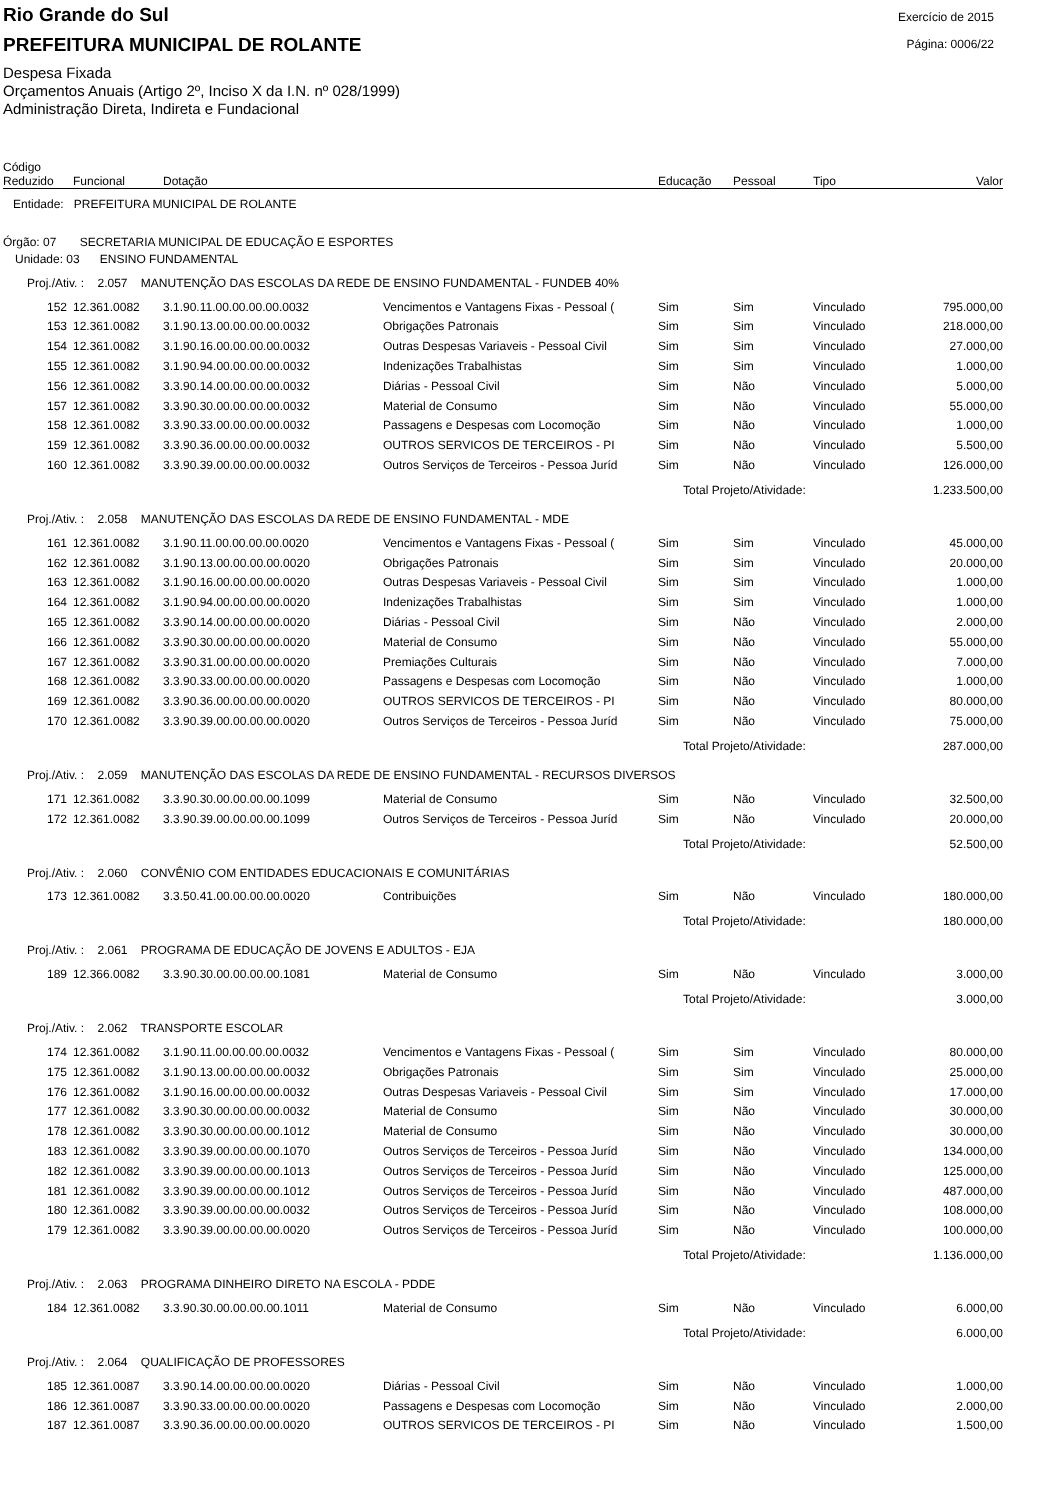Rio Grande do Sul
PREFEITURA MUNICIPAL DE ROLANTE
Exercício de 2015
Página: 0006/22
Despesa Fixada
Orçamentos Anuais (Artigo 2º, Inciso X da I.N. nº 028/1999)
Administração Direta, Indireta e Fundacional
| Código Reduzido | Funcional | Dotação | | Educação | Pessoal | Tipo | Valor |
| --- | --- | --- | --- | --- | --- | --- | --- |
| Entidade: PREFEITURA MUNICIPAL DE ROLANTE | | | | | | | |
| Órgão: 07 SECRETARIA MUNICIPAL DE EDUCAÇÃO E ESPORTES | | | | | | | |
| Unidade: 03 ENSINO FUNDAMENTAL | | | | | | | |
| Proj./Ativ. : 2.057 MANUTENÇÃO DAS ESCOLAS DA REDE DE ENSINO FUNDAMENTAL - FUNDEB 40% | | | | | | | |
| 152 | 12.361.0082 | 3.1.90.11.00.00.00.00.0032 | Vencimentos e Vantagens Fixas - Pessoal ( | Sim | Sim | Vinculado | 795.000,00 |
| 153 | 12.361.0082 | 3.1.90.13.00.00.00.00.0032 | Obrigações Patronais | Sim | Sim | Vinculado | 218.000,00 |
| 154 | 12.361.0082 | 3.1.90.16.00.00.00.00.0032 | Outras Despesas Variaveis - Pessoal Civil | Sim | Sim | Vinculado | 27.000,00 |
| 155 | 12.361.0082 | 3.1.90.94.00.00.00.00.0032 | Indenizações Trabalhistas | Sim | Sim | Vinculado | 1.000,00 |
| 156 | 12.361.0082 | 3.3.90.14.00.00.00.00.0032 | Diárias - Pessoal Civil | Sim | Não | Vinculado | 5.000,00 |
| 157 | 12.361.0082 | 3.3.90.30.00.00.00.00.0032 | Material de Consumo | Sim | Não | Vinculado | 55.000,00 |
| 158 | 12.361.0082 | 3.3.90.33.00.00.00.00.0032 | Passagens e Despesas com Locomoção | Sim | Não | Vinculado | 1.000,00 |
| 159 | 12.361.0082 | 3.3.90.36.00.00.00.00.0032 | OUTROS SERVICOS DE TERCEIROS - PI | Sim | Não | Vinculado | 5.500,00 |
| 160 | 12.361.0082 | 3.3.90.39.00.00.00.00.0032 | Outros Serviços de Terceiros - Pessoa Juríd | Sim | Não | Vinculado | 126.000,00 |
| | | | | Total Projeto/Atividade: | | | 1.233.500,00 |
| Proj./Ativ. : 2.058 MANUTENÇÃO DAS ESCOLAS DA REDE DE ENSINO FUNDAMENTAL - MDE | | | | | | | |
| 161 | 12.361.0082 | 3.1.90.11.00.00.00.00.0020 | Vencimentos e Vantagens Fixas - Pessoal ( | Sim | Sim | Vinculado | 45.000,00 |
| 162 | 12.361.0082 | 3.1.90.13.00.00.00.00.0020 | Obrigações Patronais | Sim | Sim | Vinculado | 20.000,00 |
| 163 | 12.361.0082 | 3.1.90.16.00.00.00.00.0020 | Outras Despesas Variaveis - Pessoal Civil | Sim | Sim | Vinculado | 1.000,00 |
| 164 | 12.361.0082 | 3.1.90.94.00.00.00.00.0020 | Indenizações Trabalhistas | Sim | Sim | Vinculado | 1.000,00 |
| 165 | 12.361.0082 | 3.3.90.14.00.00.00.00.0020 | Diárias - Pessoal Civil | Sim | Não | Vinculado | 2.000,00 |
| 166 | 12.361.0082 | 3.3.90.30.00.00.00.00.0020 | Material de Consumo | Sim | Não | Vinculado | 55.000,00 |
| 167 | 12.361.0082 | 3.3.90.31.00.00.00.00.0020 | Premiações Culturais | Sim | Não | Vinculado | 7.000,00 |
| 168 | 12.361.0082 | 3.3.90.33.00.00.00.00.0020 | Passagens e Despesas com Locomoção | Sim | Não | Vinculado | 1.000,00 |
| 169 | 12.361.0082 | 3.3.90.36.00.00.00.00.0020 | OUTROS SERVICOS DE TERCEIROS - PI | Sim | Não | Vinculado | 80.000,00 |
| 170 | 12.361.0082 | 3.3.90.39.00.00.00.00.0020 | Outros Serviços de Terceiros - Pessoa Juríd | Sim | Não | Vinculado | 75.000,00 |
| | | | | Total Projeto/Atividade: | | | 287.000,00 |
| Proj./Ativ. : 2.059 MANUTENÇÃO DAS ESCOLAS DA REDE DE ENSINO FUNDAMENTAL - RECURSOS DIVERSOS | | | | | | | |
| 171 | 12.361.0082 | 3.3.90.30.00.00.00.00.1099 | Material de Consumo | Sim | Não | Vinculado | 32.500,00 |
| 172 | 12.361.0082 | 3.3.90.39.00.00.00.00.1099 | Outros Serviços de Terceiros - Pessoa Juríd | Sim | Não | Vinculado | 20.000,00 |
| | | | | Total Projeto/Atividade: | | | 52.500,00 |
| Proj./Ativ. : 2.060 CONVÊNIO COM ENTIDADES EDUCACIONAIS E COMUNITÁRIAS | | | | | | | |
| 173 | 12.361.0082 | 3.3.50.41.00.00.00.00.0020 | Contribuições | Sim | Não | Vinculado | 180.000,00 |
| | | | | Total Projeto/Atividade: | | | 180.000,00 |
| Proj./Ativ. : 2.061 PROGRAMA DE EDUCAÇÃO DE JOVENS E ADULTOS - EJA | | | | | | | |
| 189 | 12.366.0082 | 3.3.90.30.00.00.00.00.1081 | Material de Consumo | Sim | Não | Vinculado | 3.000,00 |
| | | | | Total Projeto/Atividade: | | | 3.000,00 |
| Proj./Ativ. : 2.062 TRANSPORTE ESCOLAR | | | | | | | |
| 174 | 12.361.0082 | 3.1.90.11.00.00.00.00.0032 | Vencimentos e Vantagens Fixas - Pessoal ( | Sim | Sim | Vinculado | 80.000,00 |
| 175 | 12.361.0082 | 3.1.90.13.00.00.00.00.0032 | Obrigações Patronais | Sim | Sim | Vinculado | 25.000,00 |
| 176 | 12.361.0082 | 3.1.90.16.00.00.00.00.0032 | Outras Despesas Variaveis - Pessoal Civil | Sim | Sim | Vinculado | 17.000,00 |
| 177 | 12.361.0082 | 3.3.90.30.00.00.00.00.0032 | Material de Consumo | Sim | Não | Vinculado | 30.000,00 |
| 178 | 12.361.0082 | 3.3.90.30.00.00.00.00.1012 | Material de Consumo | Sim | Não | Vinculado | 30.000,00 |
| 183 | 12.361.0082 | 3.3.90.39.00.00.00.00.1070 | Outros Serviços de Terceiros - Pessoa Juríd | Sim | Não | Vinculado | 134.000,00 |
| 182 | 12.361.0082 | 3.3.90.39.00.00.00.00.1013 | Outros Serviços de Terceiros - Pessoa Juríd | Sim | Não | Vinculado | 125.000,00 |
| 181 | 12.361.0082 | 3.3.90.39.00.00.00.00.1012 | Outros Serviços de Terceiros - Pessoa Juríd | Sim | Não | Vinculado | 487.000,00 |
| 180 | 12.361.0082 | 3.3.90.39.00.00.00.00.0032 | Outros Serviços de Terceiros - Pessoa Juríd | Sim | Não | Vinculado | 108.000,00 |
| 179 | 12.361.0082 | 3.3.90.39.00.00.00.00.0020 | Outros Serviços de Terceiros - Pessoa Juríd | Sim | Não | Vinculado | 100.000,00 |
| | | | | Total Projeto/Atividade: | | | 1.136.000,00 |
| Proj./Ativ. : 2.063 PROGRAMA DINHEIRO DIRETO NA ESCOLA - PDDE | | | | | | | |
| 184 | 12.361.0082 | 3.3.90.30.00.00.00.00.1011 | Material de Consumo | Sim | Não | Vinculado | 6.000,00 |
| | | | | Total Projeto/Atividade: | | | 6.000,00 |
| Proj./Ativ. : 2.064 QUALIFICAÇÃO DE PROFESSORES | | | | | | | |
| 185 | 12.361.0087 | 3.3.90.14.00.00.00.00.0020 | Diárias - Pessoal Civil | Sim | Não | Vinculado | 1.000,00 |
| 186 | 12.361.0087 | 3.3.90.33.00.00.00.00.0020 | Passagens e Despesas com Locomoção | Sim | Não | Vinculado | 2.000,00 |
| 187 | 12.361.0087 | 3.3.90.36.00.00.00.00.0020 | OUTROS SERVICOS DE TERCEIROS - PI | Sim | Não | Vinculado | 1.500,00 |